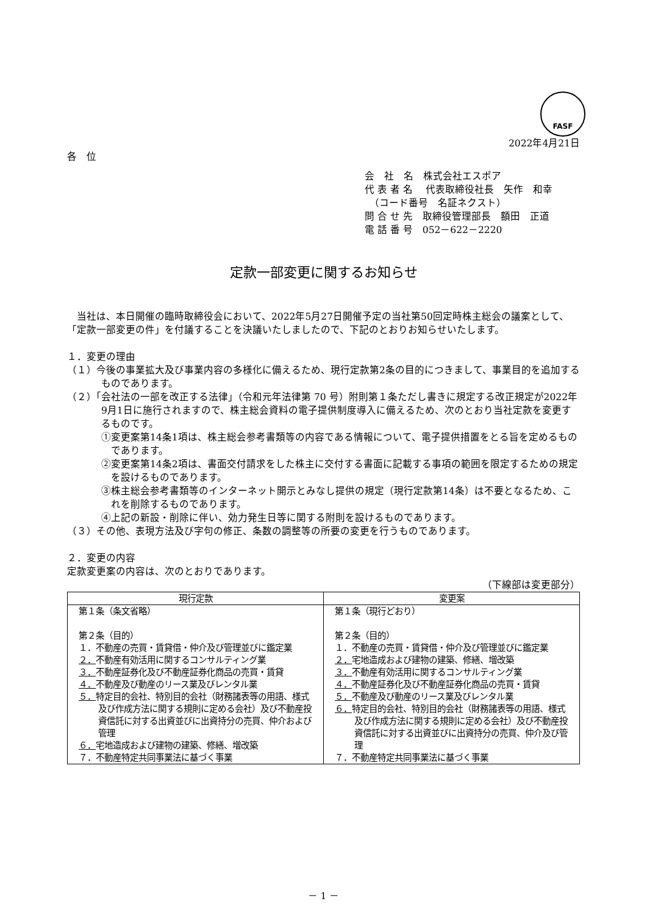FASF
2022年4月21日
各　位
会　社　名　株式会社エスポア
代 表 者 名　 代表取締役社長　矢作　和幸
　（コード番号　名証ネクスト）
問 合 せ 先　取締役管理部長　額田　正道
電 話 番 号　052－622－2220
定款一部変更に関するお知らせ
　当社は、本日開催の臨時取締役会において、2022年5月27日開催予定の当社第50回定時株主総会の議案として、「定款一部変更の件」を付議することを決議いたしましたので、下記のとおりお知らせいたします。
１．変更の理由
（１）今後の事業拡大及び事業内容の多様化に備えるため、現行定款第2条の目的につきまして、事業目的を追加するものであります。
（２）「会社法の一部を改正する法律」（令和元年法律第 70 号）附則第１条ただし書きに規定する改正規定が2022年9月1日に施行されますので、株主総会資料の電子提供制度導入に備えるため、次のとおり当社定款を変更するものです。
①変更案第14条1項は、株主総会参考書類等の内容である情報について、電子提供措置をとる旨を定めるものであります。
②変更案第14条2項は、書面交付請求をした株主に交付する書面に記載する事項の範囲を限定するための規定を設けるものであります。
③株主総会参考書類等のインターネット開示とみなし提供の規定（現行定款第14条）は不要となるため、これを削除するものであります。
④上記の新設・削除に伴い、効力発生日等に関する附則を設けるものであります。
（３）その他、表現方法及び字句の修正、条数の調整等の所要の変更を行うものであります。
２．変更の内容
定款変更案の内容は、次のとおりであります。
（下線部は変更部分）
| 現行定款 | 変更案 |
| --- | --- |
| 第１条（条文省略） 第２条（目的） １．不動産の売買・賃貸借・仲介及び管理並びに鑑定業 ２． 不動産有効活用に関するコンサルティング業 ３． 不動産証券化及び不動産証券化商品の売買・賃貸 ４． 不動産及び動産のリース業及びレンタル業 ５． 特定目的会社、特別目的会社（財務諸表等の用語、様式及び作成方法に関する規則に定める会社）及び不動産投資信託に対する出資並びに出資持分の売買、仲介および管理 ６． 宅地造成および建物の建築、修繕、増改築 ７．不動産特定共同事業法に基づく事業 | 第１条（現行どおり） 第２条（目的） １．不動産の売買・賃貸借・仲介及び管理並びに鑑定業 ２． 宅地造成および建物の建築、修繕、増改築 ３． 不動産有効活用に関するコンサルティング業 ４． 不動産証券化及び不動産証券化商品の売買・賃貸 ５． 不動産及び動産のリース業及びレンタル業 ６． 特定目的会社、特別目的会社（財務諸表等の用語、様式及び作成方法に関する規則に定める会社）及び不動産投資信託に対する出資並びに出資持分の売買、仲介及び管理 ７．不動産特定共同事業法に基づく事業 |
－ 1 －